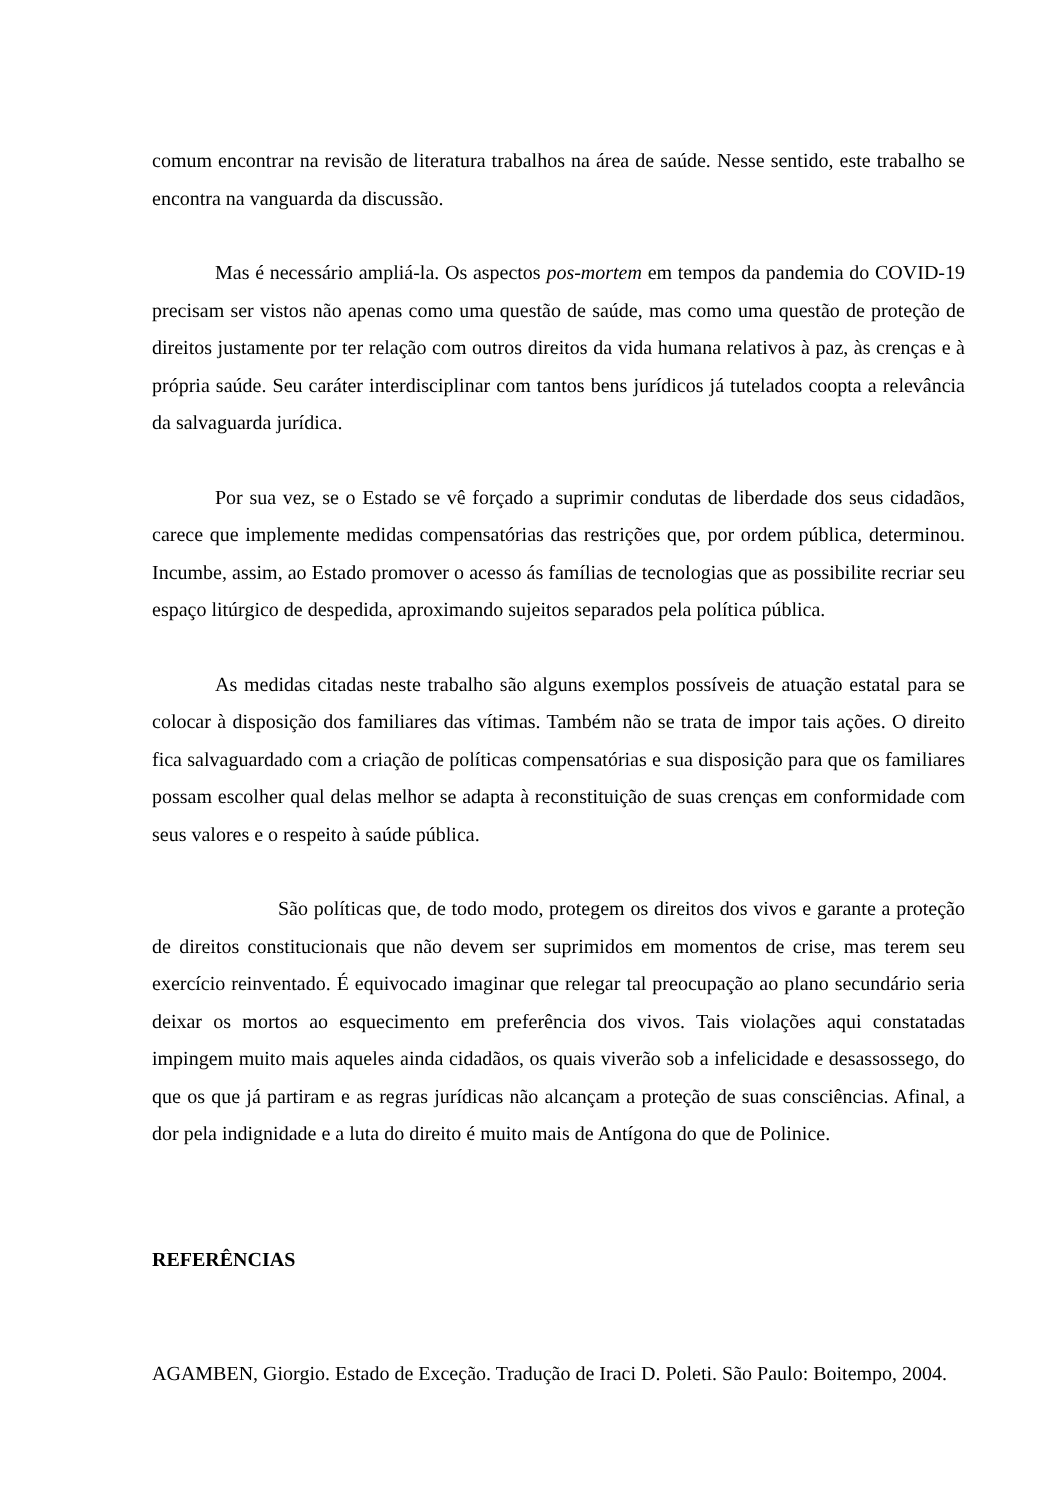comum encontrar na revisão de literatura trabalhos na área de saúde. Nesse sentido, este trabalho se encontra na vanguarda da discussão.
Mas é necessário ampliá-la. Os aspectos pos-mortem em tempos da pandemia do COVID-19 precisam ser vistos não apenas como uma questão de saúde, mas como uma questão de proteção de direitos justamente por ter relação com outros direitos da vida humana relativos à paz, às crenças e à própria saúde. Seu caráter interdisciplinar com tantos bens jurídicos já tutelados coopta a relevância da salvaguarda jurídica.
Por sua vez, se o Estado se vê forçado a suprimir condutas de liberdade dos seus cidadãos, carece que implemente medidas compensatórias das restrições que, por ordem pública, determinou. Incumbe, assim, ao Estado promover o acesso ás famílias de tecnologias que as possibilite recriar seu espaço litúrgico de despedida, aproximando sujeitos separados pela política pública.
As medidas citadas neste trabalho são alguns exemplos possíveis de atuação estatal para se colocar à disposição dos familiares das vítimas. Também não se trata de impor tais ações. O direito fica salvaguardado com a criação de políticas compensatórias e sua disposição para que os familiares possam escolher qual delas melhor se adapta à reconstituição de suas crenças em conformidade com seus valores e o respeito à saúde pública.
São políticas que, de todo modo, protegem os direitos dos vivos e garante a proteção de direitos constitucionais que não devem ser suprimidos em momentos de crise, mas terem seu exercício reinventado. É equivocado imaginar que relegar tal preocupação ao plano secundário seria deixar os mortos ao esquecimento em preferência dos vivos. Tais violações aqui constatadas impingem muito mais aqueles ainda cidadãos, os quais viverão sob a infelicidade e desassossego, do que os que já partiram e as regras jurídicas não alcançam a proteção de suas consciências. Afinal, a dor pela indignidade e a luta do direito é muito mais de Antígona do que de Polinice.
REFERÊNCIAS
AGAMBEN, Giorgio. Estado de Exceção. Tradução de Iraci D. Poleti. São Paulo: Boitempo, 2004.